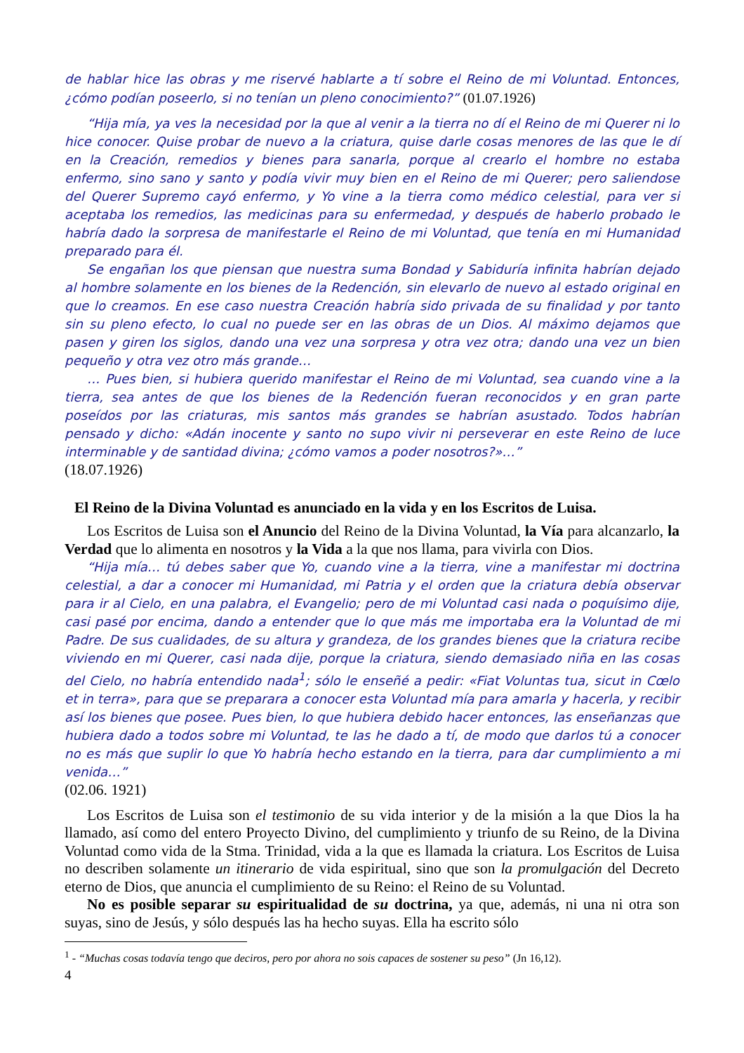de hablar hice las obras y me riservé hablarte a tí sobre el Reino de mi Voluntad. Entonces, ¿cómo podían poseerlo, si no tenían un pleno conocimiento?” (01.07.1926)
“Hija mía, ya ves la necesidad por la que al venir a la tierra no dí el Reino de mi Querer ni lo hice conocer. Quise probar de nuevo a la criatura, quise darle cosas menores de las que le dí en la Creación, remedios y bienes para sanarla, porque al crearlo el hombre no estaba enfermo, sino sano y santo y podía vivir muy bien en el Reino de mi Querer; pero saliendose del Querer Supremo cayó enfermo, y Yo vine a la tierra como médico celestial, para ver si aceptaba los remedios, las medicinas para su enfermedad, y después de haberlo probado le habría dado la sorpresa de manifestarle el Reino de mi Voluntad, que tenía en mi Humanidad preparado para él.
Se engañan los que piensan que nuestra suma Bondad y Sabiduría infinita habrían dejado al hombre solamente en los bienes de la Redención, sin elevarlo de nuevo al estado original en que lo creamos. En ese caso nuestra Creación habría sido privada de su finalidad y por tanto sin su pleno efecto, lo cual no puede ser en las obras de un Dios. Al máximo dejamos que pasen y giren los siglos, dando una vez una sorpresa y otra vez otra; dando una vez un bien pequeño y otra vez otro más grande…
… Pues bien, si hubiera querido manifestar el Reino de mi Voluntad, sea cuando vine a la tierra, sea antes de que los bienes de la Redención fueran reconocidos y en gran parte poseídos por las criaturas, mis santos más grandes se habrían asustado. Todos habrían pensado y dicho: «Adán inocente y santo no supo vivir ni perseverar en este Reino de luce interminable y de santidad divina; ¿cómo vamos a poder nosotros?»…”
(18.07.1926)
El Reino de la Divina Voluntad es anunciado en la vida y en los Escritos de Luisa.
Los Escritos de Luisa son el Anuncio del Reino de la Divina Voluntad, la Vía para alcanzarlo, la Verdad que lo alimenta en nosotros y la Vida a la que nos llama, para vivirla con Dios.
“Hija mía… tú debes saber que Yo, cuando vine a la tierra, vine a manifestar mi doctrina celestial, a dar a conocer mi Humanidad, mi Patria y el orden que la criatura debía observar para ir al Cielo, en una palabra, el Evangelio; pero de mi Voluntad casi nada o poquísimo dije, casi pasé por encima, dando a entender que lo que más me importaba era la Voluntad de mi Padre. De sus cualidades, de su altura y grandeza, de los grandes bienes que la criatura recibe viviendo en mi Querer, casi nada dije, porque la criatura, siendo demasiado niña en las cosas del Cielo, no habría entendido nada<sup>1</sup>; sólo le enseñé a pedir: «Fiat Voluntas tua, sicut in Cœlo et in terra», para que se preparara a conocer esta Voluntad mía para amarla y hacerla, y recibir así los bienes que posee. Pues bien, lo que hubiera debido hacer entonces, las enseñanzas que hubiera dado a todos sobre mi Voluntad, te las he dado a tí, de modo que darlos tú a conocer no es más que suplir lo que Yo habría hecho estando en la tierra, para dar cumplimiento a mi venida…”
(02.06. 1921)
Los Escritos de Luisa son el testimonio de su vida interior y de la misión a la que Dios la ha llamado, así como del entero Proyecto Divino, del cumplimiento y triunfo de su Reino, de la Divina Voluntad como vida de la Stma. Trinidad, vida a la que es llamada la criatura. Los Escritos de Luisa no describen solamente un itinerario de vida espiritual, sino que son la promulgación del Decreto eterno de Dios, que anuncia el cumplimiento de su Reino: el Reino de su Voluntad.
No es posible separar su espiritualidad de su doctrina, ya que, además, ni una ni otra son suyas, sino de Jesús, y sólo después las ha hecho suyas. Ella ha escrito sólo
<sup>1</sup> - “Muchas cosas todavía tengo que deciros, pero por ahora no sois capaces de sostener su peso” (Jn 16,12).
4